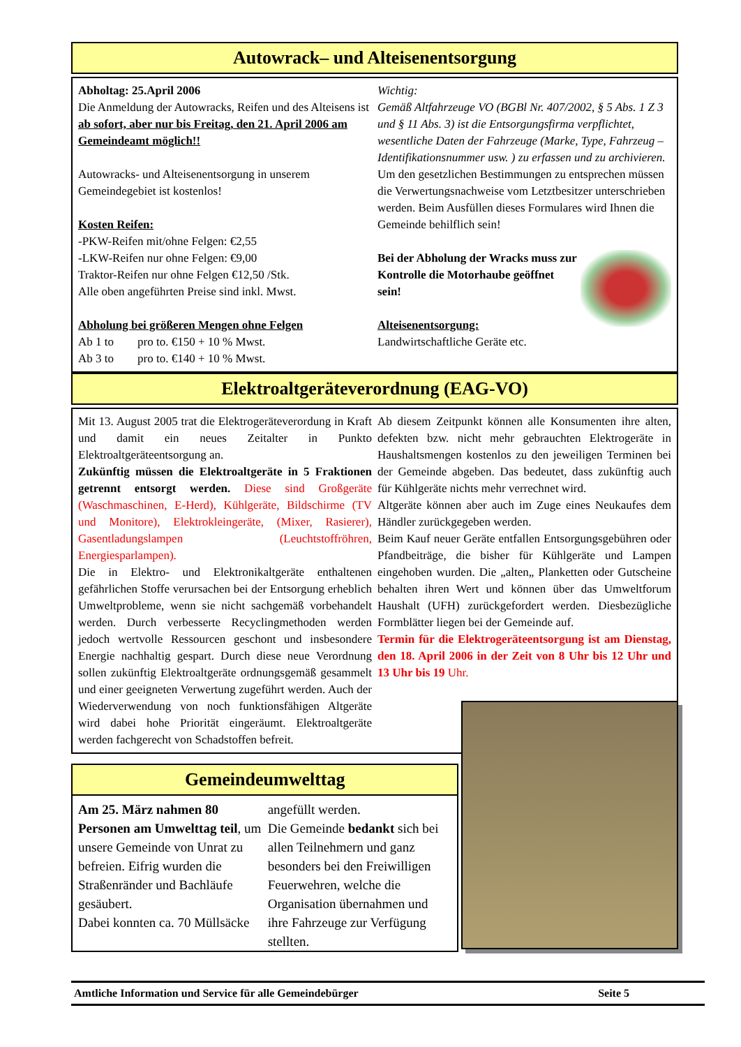Autowrack– und Alteisenentsorgung
Abholtag: 25.April 2006
Die Anmeldung der Autowracks, Reifen und des Alteisens ist ab sofort, aber nur bis Freitag, den 21. April 2006 am Gemeindeamt möglich!!
Autowracks- und Alteisenentsorgung in unserem Gemeindegebiet ist kostenlos!
Kosten Reifen:
-PKW-Reifen mit/ohne Felgen: €2,55
-LKW-Reifen nur ohne Felgen: €9,00
Traktor-Reifen nur ohne Felgen €12,50 /Stk.
Alle oben angeführten Preise sind inkl. Mwst.
Abholung bei größeren Mengen ohne Felgen
Ab 1 to pro to. €150 + 10 % Mwst.
Ab 3 to pro to. €140 + 10 % Mwst.
Wichtig:
Gemäß Altfahrzeuge VO (BGBl Nr. 407/2002, § 5 Abs. 1 Z 3 und § 11 Abs. 3) ist die Entsorgungsfirma verpflichtet, wesentliche Daten der Fahrzeuge (Marke, Type, Fahrzeug – Identifikationsnummer usw. ) zu erfassen und zu archivieren.
Um den gesetzlichen Bestimmungen zu entsprechen müssen die Verwertungsnachweise vom Letztbesitzer unterschrieben werden. Beim Ausfüllen dieses Formulares wird Ihnen die Gemeinde behilflich sein!
Bei der Abholung der Wracks muss zur Kontrolle die Motorhaube geöffnet sein!
Alteisenentsorgung:
Landwirtschaftliche Geräte etc.
Elektroaltgeräteverordnung (EAG-VO)
Mit 13. August 2005 trat die Elektrogeräteverordung in Kraft und damit ein neues Zeitalter in Punkto Elektroaltgeräteentsorgung an.
Zukünftig müssen die Elektroaltgeräte in 5 Fraktionen getrennt entsorgt werden. Diese sind Großgeräte (Waschmaschinen, E-Herd), Kühlgeräte, Bildschirme (TV und Monitore), Elektrokleingeräte, (Mixer, Rasierer), Gasentladungslampen (Leuchtstoffröhren, Energiesparlampen).
Die in Elektro- und Elektronikaltgeräte enthaltenen gefährlichen Stoffe verursachen bei der Entsorgung erheblich Umweltprobleme, wenn sie nicht sachgemäß vorbehandelt werden. Durch verbesserte Recyclingmethoden werden jedoch wertvolle Ressourcen geschont und insbesondere Energie nachhaltig gespart. Durch diese neue Verordnung sollen zukünftig Elektroaltgeräte ordnungsgemäß gesammelt und einer geeigneten Verwertung zugeführt werden. Auch der Wiederverwendung von noch funktionsfähigen Altgeräte wird dabei hohe Priorität eingeräumt. Elektroaltgeräte werden fachgerecht von Schadstoffen befreit.
Ab diesem Zeitpunkt können alle Konsumenten ihre alten, defekten bzw. nicht mehr gebrauchten Elektrogeräte in Haushaltsmengen kostenlos zu den jeweiligen Terminen bei der Gemeinde abgeben. Das bedeutet, dass zukünftig auch für Kühlgeräte nichts mehr verrechnet wird.
Altgeräte können aber auch im Zuge eines Neukaufes dem Händler zurückgegeben werden.
Beim Kauf neuer Geräte entfallen Entsorgungsgebühren oder Pfandbeiträge, die bisher für Kühlgeräte und Lampen eingehoben wurden. Die „alten„ Planketten oder Gutscheine behalten ihren Wert und können über das Umweltforum Haushalt (UFH) zurückgefordert werden. Diesbezügliche Formblätter liegen bei der Gemeinde auf.
Termin für die Elektrogeräteentsorgung ist am Dienstag, den 18. April 2006 in der Zeit von 8 Uhr bis 12 Uhr und 13 Uhr bis 19 Uhr.
Gemeindeumwelttag
Am 25. März nahmen 80 Personen am Umwelttag teil, um unsere Gemeinde von Unrat zu befreien. Eifrig wurden die Straßenränder und Bachläufe gesäubert.
Dabei konnten ca. 70 Müllsäcke
angefüllt werden.
Die Gemeinde bedankt sich bei allen Teilnehmern und ganz besonders bei den Freiwilligen Feuerwehren, welche die Organisation übernahmen und ihre Fahrzeuge zur Verfügung stellten.
Amtliche Information und Service für alle Gemeindebürger Seite 5